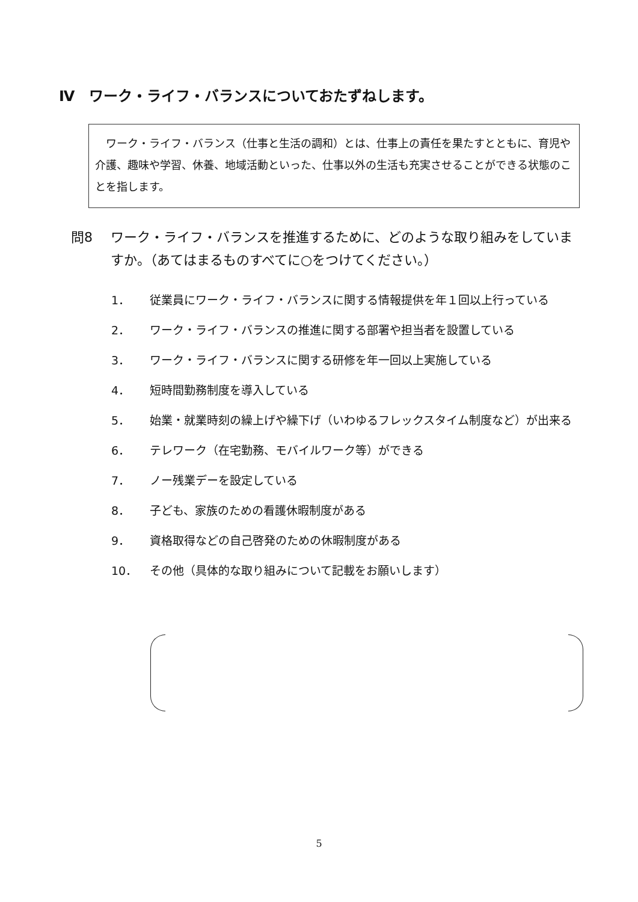Ⅳ　ワーク・ライフ・バランスについておたずねします。
　ワーク・ライフ・バランス（仕事と生活の調和）とは、仕事上の責任を果たすとともに、育児や介護、趣味や学習、休養、地域活動といった、仕事以外の生活も充実させることができる状態のことを指します。
問8 ワーク・ライフ・バランスを推進するために、どのような取り組みをしていますか。（あてはまるものすべてに○をつけてください。）
1． 従業員にワーク・ライフ・バランスに関する情報提供を年１回以上行っている
2． ワーク・ライフ・バランスの推進に関する部署や担当者を設置している
3． ワーク・ライフ・バランスに関する研修を年一回以上実施している
4． 短時間勤務制度を導入している
5． 始業・就業時刻の繰上げや繰下げ（いわゆるフレックスタイム制度など）が出来る
6． テレワーク（在宅勤務、モバイルワーク等）ができる
7． ノー残業デーを設定している
8． 子ども、家族のための看護休暇制度がある
9． 資格取得などの自己啓発のための休暇制度がある
10． その他（具体的な取り組みについて記載をお願いします）
5